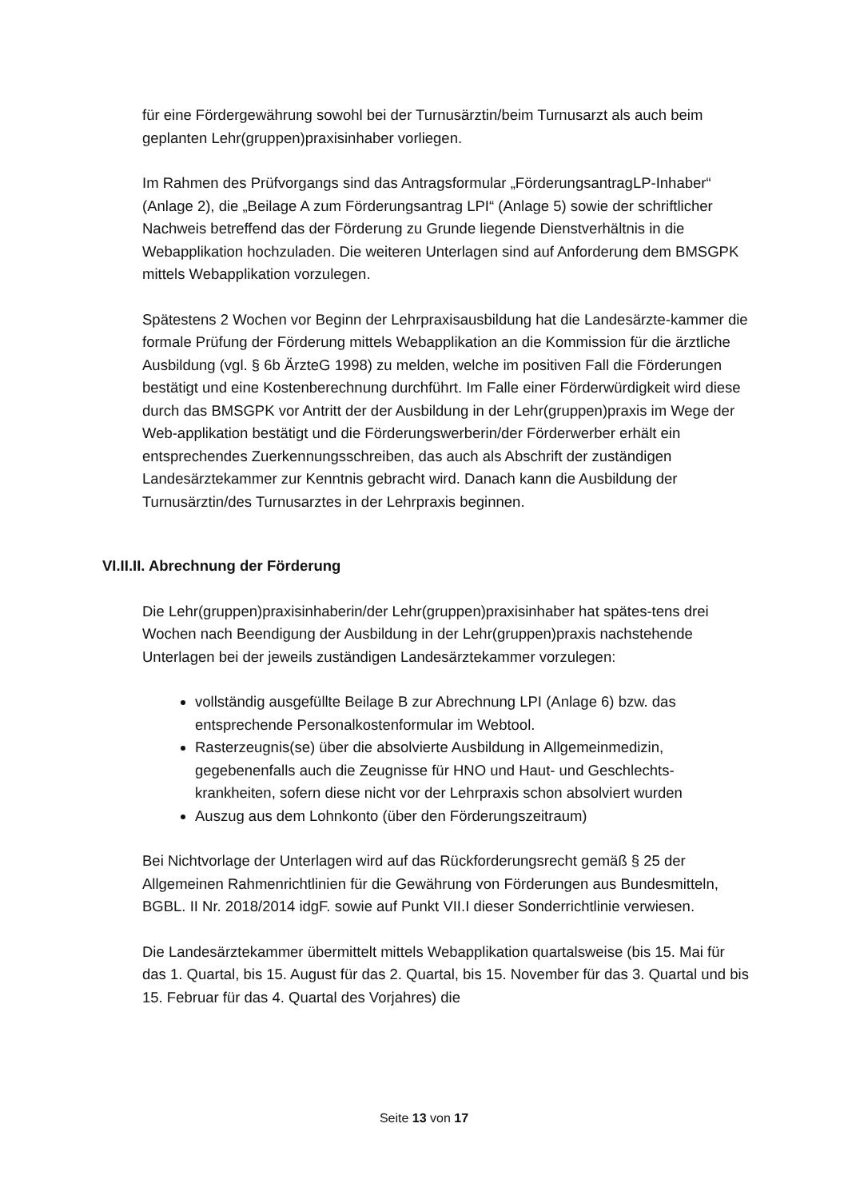für eine Fördergewährung sowohl bei der Turnusärztin/beim Turnusarzt als auch beim geplanten Lehr(gruppen)praxisinhaber vorliegen.
Im Rahmen des Prüfvorgangs sind das Antragsformular „FörderungsantragLP-Inhaber“ (Anlage 2), die „Beilage A zum Förderungsantrag LPI“ (Anlage 5) sowie der schriftlicher Nachweis betreffend das der Förderung zu Grunde liegende Dienstverhältnis in die Webapplikation hochzuladen. Die weiteren Unterlagen sind auf Anforderung dem BMSGPK mittels Webapplikation vorzulegen.
Spätestens 2 Wochen vor Beginn der Lehrpraxisausbildung hat die Landesärzte-kammer die formale Prüfung der Förderung mittels Webapplikation an die Kommission für die ärztliche Ausbildung (vgl. § 6b ÄrzteG 1998) zu melden, welche im positiven Fall die Förderungen bestätigt und eine Kostenberechnung durchführt. Im Falle einer Förderwürdigkeit wird diese durch das BMSGPK vor Antritt der der Ausbildung in der Lehr(gruppen)praxis im Wege der Web-applikation bestätigt und die Förderungswerberin/der Förderwerber erhält ein entsprechendes Zuerkennungsschreiben, das auch als Abschrift der zuständigen Landesärztekammer zur Kenntnis gebracht wird. Danach kann die Ausbildung der Turnusärztin/des Turnusarztes in der Lehrpraxis beginnen.
VI.II.II. Abrechnung der Förderung
Die Lehr(gruppen)praxisinhaberin/der Lehr(gruppen)praxisinhaber hat spätes-tens drei Wochen nach Beendigung der Ausbildung in der Lehr(gruppen)praxis nachstehende Unterlagen bei der jeweils zuständigen Landesärztekammer vorzulegen:
vollständig ausgefüllte Beilage B zur Abrechnung LPI (Anlage 6) bzw. das entsprechende Personalkostenformular im Webtool.
Rasterzeugnis(se) über die absolvierte Ausbildung in Allgemeinmedizin, gegebenenfalls auch die Zeugnisse für HNO und Haut- und Geschlechts-krankheiten, sofern diese nicht vor der Lehrpraxis schon absolviert wurden
Auszug aus dem Lohnkonto (über den Förderungszeitraum)
Bei Nichtvorlage der Unterlagen wird auf das Rückforderungsrecht gemäß § 25 der Allgemeinen Rahmenrichtlinien für die Gewährung von Förderungen aus Bundesmitteln, BGBL. II Nr. 2018/2014 idgF. sowie auf Punkt VII.I dieser Sonderrichtlinie verwiesen.
Die Landesärztekammer übermittelt mittels Webapplikation quartalsweise (bis 15. Mai für das 1. Quartal, bis 15. August für das 2. Quartal, bis 15. November für das 3. Quartal und bis 15. Februar für das 4. Quartal des Vorjahres) die
Seite 13 von 17